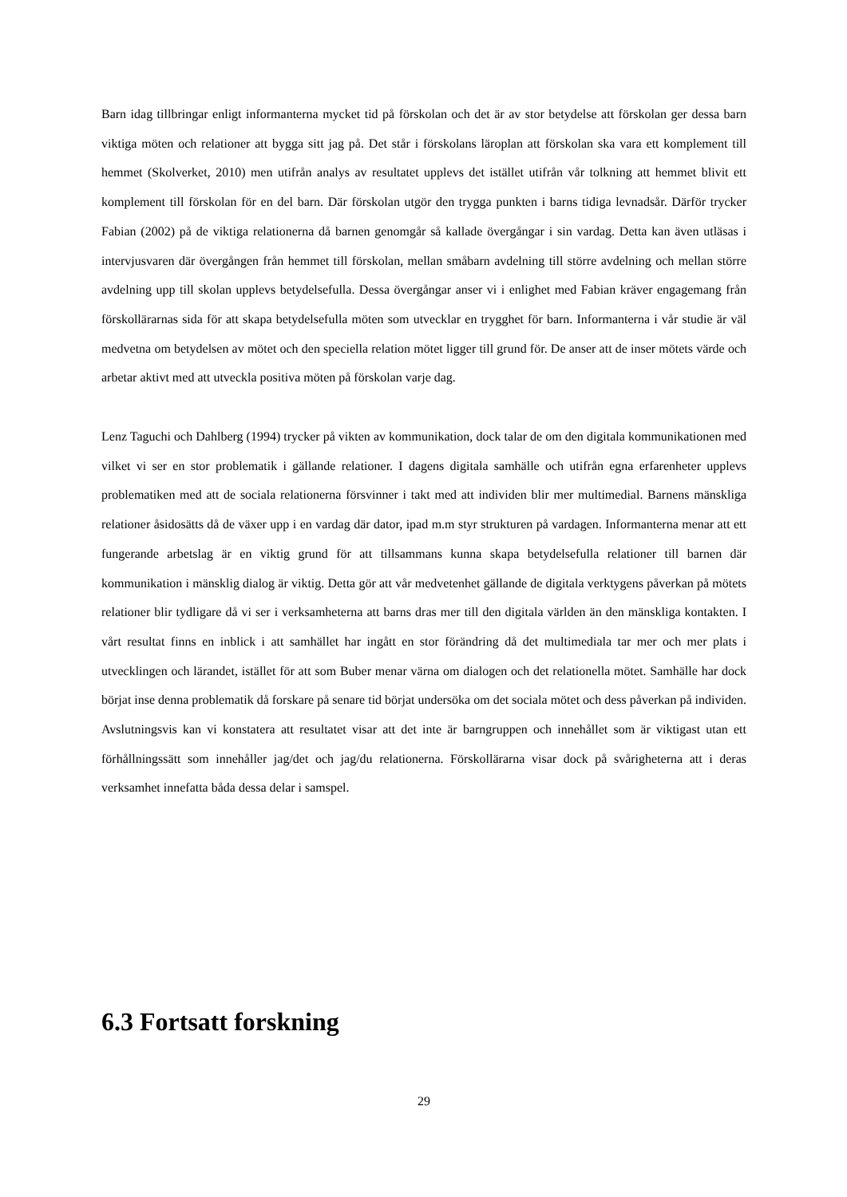Barn idag tillbringar enligt informanterna mycket tid på förskolan och det är av stor betydelse att förskolan ger dessa barn viktiga möten och relationer att bygga sitt jag på. Det står i förskolans läroplan att förskolan ska vara ett komplement till hemmet (Skolverket, 2010) men utifrån analys av resultatet upplevs det istället utifrån vår tolkning att hemmet blivit ett komplement till förskolan för en del barn. Där förskolan utgör den trygga punkten i barns tidiga levnadsår. Därför trycker Fabian (2002) på de viktiga relationerna då barnen genomgår så kallade övergångar i sin vardag. Detta kan även utläsas i intervjusvaren där övergången från hemmet till förskolan, mellan småbarn avdelning till större avdelning och mellan större avdelning upp till skolan upplevs betydelsefulla. Dessa övergångar anser vi i enlighet med Fabian kräver engagemang från förskollärarnas sida för att skapa betydelsefulla möten som utvecklar en trygghet för barn. Informanterna i vår studie är väl medvetna om betydelsen av mötet och den speciella relation mötet ligger till grund för. De anser att de inser mötets värde och arbetar aktivt med att utveckla positiva möten på förskolan varje dag.
Lenz Taguchi och Dahlberg (1994) trycker på vikten av kommunikation, dock talar de om den digitala kommunikationen med vilket vi ser en stor problematik i gällande relationer. I dagens digitala samhälle och utifrån egna erfarenheter upplevs problematiken med att de sociala relationerna försvinner i takt med att individen blir mer multimedial. Barnens mänskliga relationer åsidosätts då de växer upp i en vardag där dator, ipad m.m styr strukturen på vardagen. Informanterna menar att ett fungerande arbetslag är en viktig grund för att tillsammans kunna skapa betydelsefulla relationer till barnen där kommunikation i mänsklig dialog är viktig. Detta gör att vår medvetenhet gällande de digitala verktygens påverkan på mötets relationer blir tydligare då vi ser i verksamheterna att barns dras mer till den digitala världen än den mänskliga kontakten. I vårt resultat finns en inblick i att samhället har ingått en stor förändring då det multimediala tar mer och mer plats i utvecklingen och lärandet, istället för att som Buber menar värna om dialogen och det relationella mötet. Samhälle har dock börjat inse denna problematik då forskare på senare tid börjat undersöka om det sociala mötet och dess påverkan på individen. Avslutningsvis kan vi konstatera att resultatet visar att det inte är barngruppen och innehållet som är viktigast utan ett förhållningssätt som innehåller jag/det och jag/du relationerna. Förskollärarna visar dock på svårigheterna att i deras verksamhet innefatta båda dessa delar i samspel.
6.3 Fortsatt forskning
29